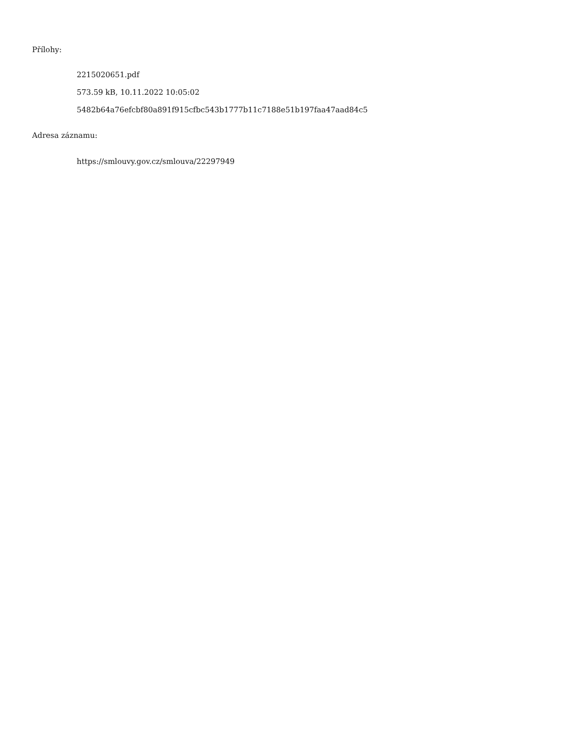Přílohy:
2215020651.pdf
573.59 kB, 10.11.2022 10:05:02
5482b64a76efcbf80a891f915cfbc543b1777b11c7188e51b197faa47aad84c5
Adresa záznamu:
https://smlouvy.gov.cz/smlouva/22297949